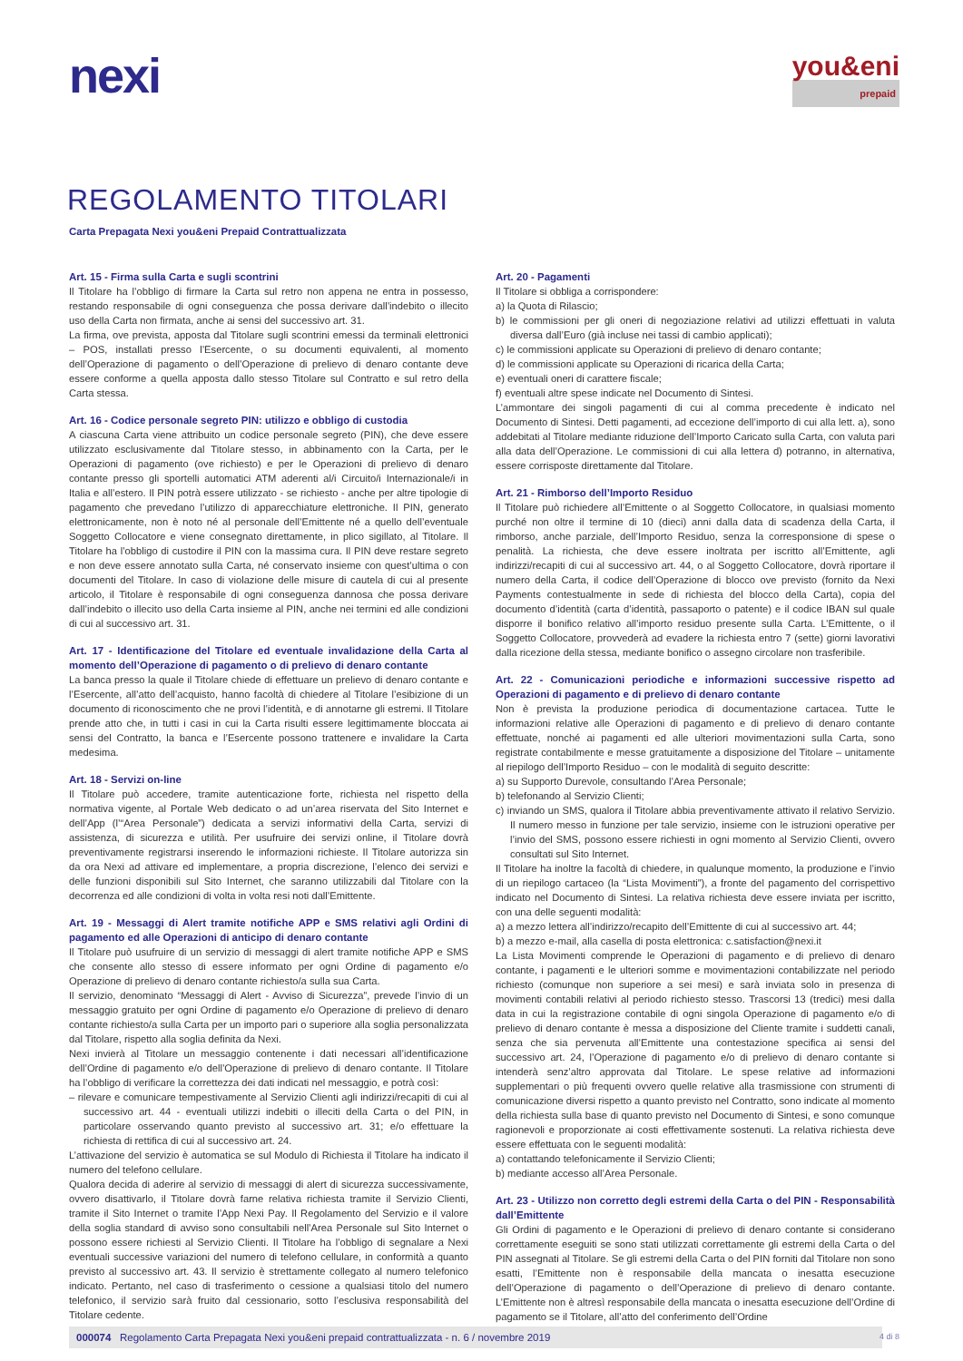nexi
you&eni
prepaid
REGOLAMENTO TITOLARI
Carta Prepagata Nexi you&eni Prepaid Contrattualizzata
Art. 15 - Firma sulla Carta e sugli scontrini
Il Titolare ha l’obbligo di firmare la Carta sul retro non appena ne entra in possesso, restando responsabile di ogni conseguenza che possa derivare dall’indebito o illecito uso della Carta non firmata, anche ai sensi del successivo art. 31.
La firma, ove prevista, apposta dal Titolare sugli scontrini emessi da terminali elettronici – POS, installati presso l’Esercente, o su documenti equivalenti, al momento dell’Operazione di pagamento o dell’Operazione di prelievo di denaro contante deve essere conforme a quella apposta dallo stesso Titolare sul Contratto e sul retro della Carta stessa.
Art. 16 - Codice personale segreto PIN: utilizzo e obbligo di custodia
A ciascuna Carta viene attribuito un codice personale segreto (PIN), che deve essere utilizzato esclusivamente dal Titolare stesso, in abbinamento con la Carta, per le Operazioni di pagamento (ove richiesto) e per le Operazioni di prelievo di denaro contante presso gli sportelli automatici ATM aderenti al/i Circuito/i Internazionale/i in Italia e all’estero. Il PIN potrà essere utilizzato - se richiesto - anche per altre tipologie di pagamento che prevedano l’utilizzo di apparecchiature elettroniche. Il PIN, generato elettronicamente, non è noto né al personale dell’Emittente né a quello dell’eventuale Soggetto Collocatore e viene consegnato direttamente, in plico sigillato, al Titolare. Il Titolare ha l’obbligo di custodire il PIN con la massima cura. Il PIN deve restare segreto e non deve essere annotato sulla Carta, né conservato insieme con quest’ultima o con documenti del Titolare. In caso di violazione delle misure di cautela di cui al presente articolo, il Titolare è responsabile di ogni conseguenza dannosa che possa derivare dall’indebito o illecito uso della Carta insieme al PIN, anche nei termini ed alle condizioni di cui al successivo art. 31.
Art. 17 - Identificazione del Titolare ed eventuale invalidazione della Carta al momento dell’Operazione di pagamento o di prelievo di denaro contante
La banca presso la quale il Titolare chiede di effettuare un prelievo di denaro contante e l’Esercente, all’atto dell’acquisto, hanno facoltà di chiedere al Titolare l’esibizione di un documento di riconoscimento che ne provi l’identità, e di annotarne gli estremi. Il Titolare prende atto che, in tutti i casi in cui la Carta risulti essere legittimamente bloccata ai sensi del Contratto, la banca e l’Esercente possono trattenere e invalidare la Carta medesima.
Art. 18 - Servizi on-line
Il Titolare può accedere, tramite autenticazione forte, richiesta nel rispetto della normativa vigente, al Portale Web dedicato o ad un’area riservata del Sito Internet e dell’App (l’“Area Personale”) dedicata a servizi informativi della Carta, servizi di assistenza, di sicurezza e utilità. Per usufruire dei servizi online, il Titolare dovrà preventivamente registrarsi inserendo le informazioni richieste. Il Titolare autorizza sin da ora Nexi ad attivare ed implementare, a propria discrezione, l’elenco dei servizi e delle funzioni disponibili sul Sito Internet, che saranno utilizzabili dal Titolare con la decorrenza ed alle condizioni di volta in volta resi noti dall’Emittente.
Art. 19 - Messaggi di Alert tramite notifiche APP e SMS relativi agli Ordini di pagamento ed alle Operazioni di anticipo di denaro contante
Il Titolare può usufruire di un servizio di messaggi di alert tramite notifiche APP e SMS che consente allo stesso di essere informato per ogni Ordine di pagamento e/o Operazione di prelievo di denaro contante richiesto/a sulla sua Carta.
Il servizio, denominato “Messaggi di Alert - Avviso di Sicurezza”, prevede l’invio di un messaggio gratuito per ogni Ordine di pagamento e/o Operazione di prelievo di denaro contante richiesto/a sulla Carta per un importo pari o superiore alla soglia personalizzata dal Titolare, rispetto alla soglia definita da Nexi.
Nexi invierà al Titolare un messaggio contenente i dati necessari all’identificazione dell’Ordine di pagamento e/o dell’Operazione di prelievo di denaro contante. Il Titolare ha l’obbligo di verificare la correttezza dei dati indicati nel messaggio, e potrà così:
– rilevare e comunicare tempestivamente al Servizio Clienti agli indirizzi/recapiti di cui al successivo art. 44 - eventuali utilizzi indebiti o illeciti della Carta o del PIN, in particolare osservando quanto previsto al successivo art. 31; e/o effettuare la richiesta di rettifica di cui al successivo art. 24.
L’attivazione del servizio è automatica se sul Modulo di Richiesta il Titolare ha indicato il numero del telefono cellulare.
Qualora decida di aderire al servizio di messaggi di alert di sicurezza successivamente, ovvero disattivarlo, il Titolare dovrà farne relativa richiesta tramite il Servizio Clienti, tramite il Sito Internet o tramite l’App Nexi Pay. Il Regolamento del Servizio e il valore della soglia standard di avviso sono consultabili nell’Area Personale sul Sito Internet o possono essere richiesti al Servizio Clienti. Il Titolare ha l’obbligo di segnalare a Nexi eventuali successive variazioni del numero di telefono cellulare, in conformità a quanto previsto al successivo art. 43. Il servizio è strettamente collegato al numero telefonico indicato. Pertanto, nel caso di trasferimento o cessione a qualsiasi titolo del numero telefonico, il servizio sarà fruito dal cessionario, sotto l’esclusiva responsabilità del Titolare cedente.
Art. 20 - Pagamenti
Il Titolare si obbliga a corrispondere:
a) la Quota di Rilascio;
b) le commissioni per gli oneri di negoziazione relativi ad utilizzi effettuati in valuta diversa dall’Euro (già incluse nei tassi di cambio applicati);
c) le commissioni applicate su Operazioni di prelievo di denaro contante;
d) le commissioni applicate su Operazioni di ricarica della Carta;
e) eventuali oneri di carattere fiscale;
f) eventuali altre spese indicate nel Documento di Sintesi.
L’ammontare dei singoli pagamenti di cui al comma precedente è indicato nel Documento di Sintesi. Detti pagamenti, ad eccezione dell’importo di cui alla lett. a), sono addebitati al Titolare mediante riduzione dell’Importo Caricato sulla Carta, con valuta pari alla data dell’Operazione. Le commissioni di cui alla lettera d) potranno, in alternativa, essere corrisposte direttamente dal Titolare.
Art. 21 - Rimborso dell’Importo Residuo
Il Titolare può richiedere all’Emittente o al Soggetto Collocatore, in qualsiasi momento purché non oltre il termine di 10 (dieci) anni dalla data di scadenza della Carta, il rimborso, anche parziale, dell’Importo Residuo, senza la corresponsione di spese o penalità. La richiesta, che deve essere inoltrata per iscritto all’Emittente, agli indirizzi/recapiti di cui al successivo art. 44, o al Soggetto Collocatore, dovrà riportare il numero della Carta, il codice dell’Operazione di blocco ove previsto (fornito da Nexi Payments contestualmente in sede di richiesta del blocco della Carta), copia del documento d’identità (carta d’identità, passaporto o patente) e il codice IBAN sul quale disporre il bonifico relativo all’importo residuo presente sulla Carta. L’Emittente, o il Soggetto Collocatore, provvederà ad evadere la richiesta entro 7 (sette) giorni lavorativi dalla ricezione della stessa, mediante bonifico o assegno circolare non trasferibile.
Art. 22 - Comunicazioni periodiche e informazioni successive rispetto ad Operazioni di pagamento e di prelievo di denaro contante
Non è prevista la produzione periodica di documentazione cartacea. Tutte le informazioni relative alle Operazioni di pagamento e di prelievo di denaro contante effettuate, nonché ai pagamenti ed alle ulteriori movimentazioni sulla Carta, sono registrate contabilmente e messe gratuitamente a disposizione del Titolare – unitamente al riepilogo dell’Importo Residuo – con le modalità di seguito descritte:
a) su Supporto Durevole, consultando l’Area Personale;
b) telefonando al Servizio Clienti;
c) inviando un SMS, qualora il Titolare abbia preventivamente attivato il relativo Servizio. Il numero messo in funzione per tale servizio, insieme con le istruzioni operative per l’invio del SMS, possono essere richiesti in ogni momento al Servizio Clienti, ovvero consultati sul Sito Internet.
Il Titolare ha inoltre la facoltà di chiedere, in qualunque momento, la produzione e l’invio di un riepilogo cartaceo (la “Lista Movimenti”), a fronte del pagamento del corrispettivo indicato nel Documento di Sintesi. La relativa richiesta deve essere inviata per iscritto, con una delle seguenti modalità:
a) a mezzo lettera all’indirizzo/recapito dell’Emittente di cui al successivo art. 44;
b) a mezzo e-mail, alla casella di posta elettronica: c.satisfaction@nexi.it
La Lista Movimenti comprende le Operazioni di pagamento e di prelievo di denaro contante, i pagamenti e le ulteriori somme e movimentazioni contabilizzate nel periodo richiesto (comunque non superiore a sei mesi) e sarà inviata solo in presenza di movimenti contabili relativi al periodo richiesto stesso. Trascorsi 13 (tredici) mesi dalla data in cui la registrazione contabile di ogni singola Operazione di pagamento e/o di prelievo di denaro contante è messa a disposizione del Cliente tramite i suddetti canali, senza che sia pervenuta all’Emittente una contestazione specifica ai sensi del successivo art. 24, l’Operazione di pagamento e/o di prelievo di denaro contante si intenderà senz’altro approvata dal Titolare. Le spese relative ad informazioni supplementari o più frequenti ovvero quelle relative alla trasmissione con strumenti di comunicazione diversi rispetto a quanto previsto nel Contratto, sono indicate al momento della richiesta sulla base di quanto previsto nel Documento di Sintesi, e sono comunque ragionevoli e proporzionate ai costi effettivamente sostenuti. La relativa richiesta deve essere effettuata con le seguenti modalità:
a) contattando telefonicamente il Servizio Clienti;
b) mediante accesso all’Area Personale.
Art. 23 - Utilizzo non corretto degli estremi della Carta o del PIN - Responsabilità dall’Emittente
Gli Ordini di pagamento e le Operazioni di prelievo di denaro contante si considerano correttamente eseguiti se sono stati utilizzati correttamente gli estremi della Carta o del PIN assegnati al Titolare. Se gli estremi della Carta o del PIN forniti dal Titolare non sono esatti, l’Emittente non è responsabile della mancata o inesatta esecuzione dell’Operazione di pagamento o dell’Operazione di prelievo di denaro contante. L’Emittente non è altresì responsabile della mancata o inesatta esecuzione dell’Ordine di pagamento se il Titolare, all’atto del conferimento dell’Ordine
000074 Regolamento Carta Prepagata Nexi you&eni prepaid contrattualizzata - n. 6 / novembre 2019 4 di 8